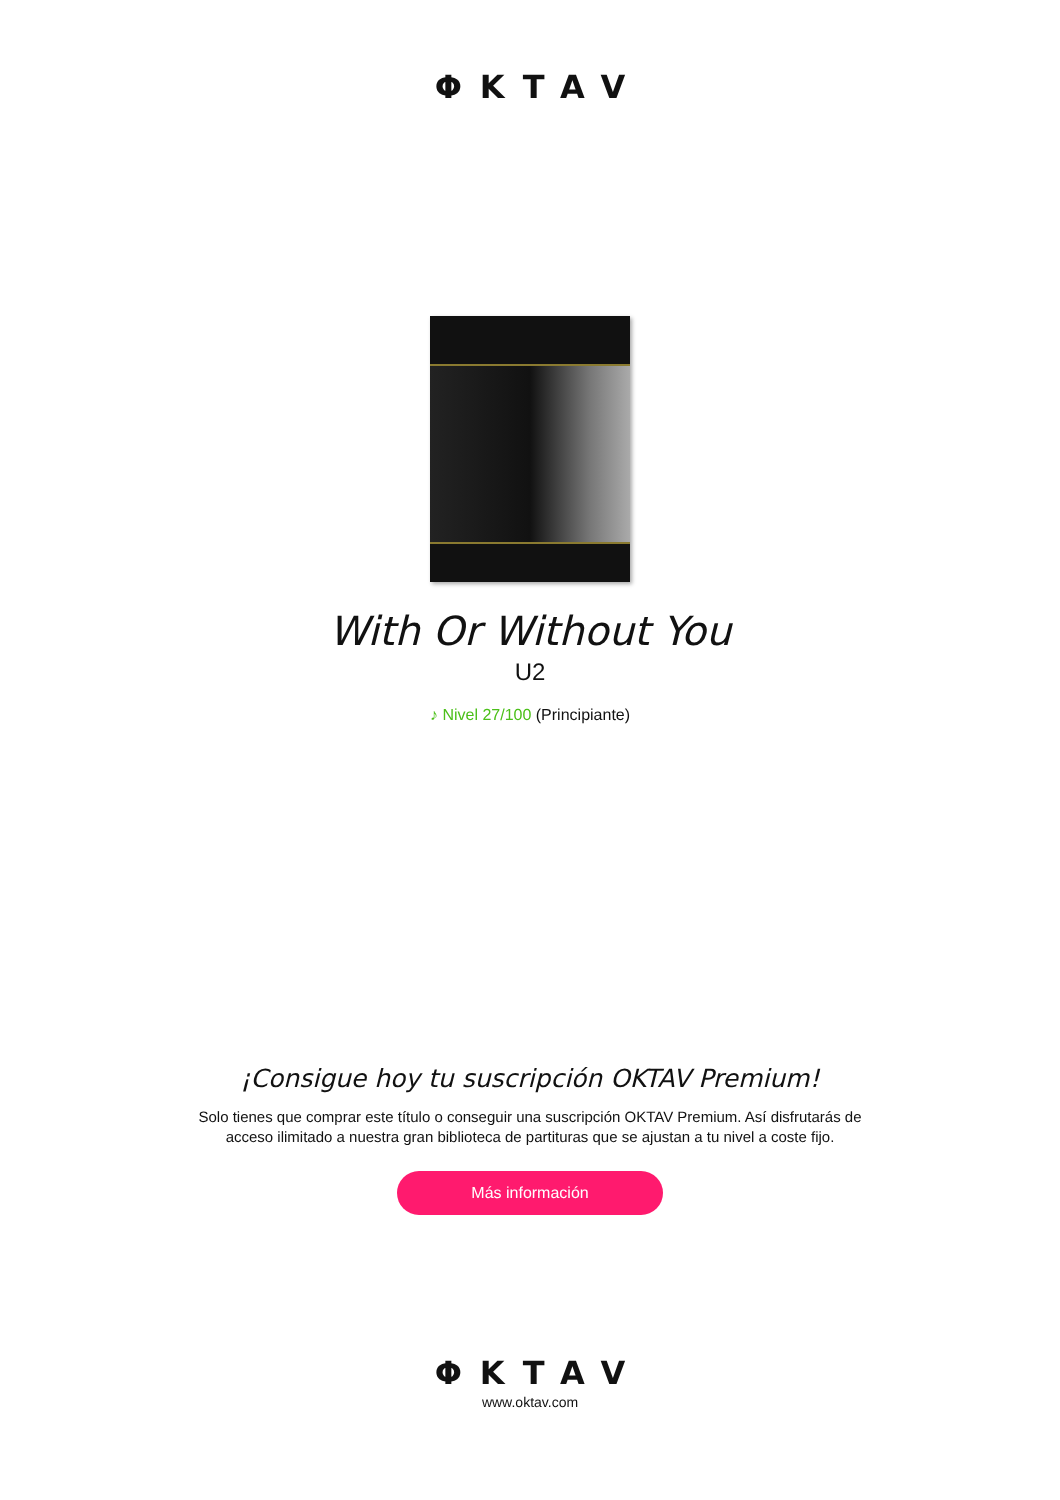ΦKTAV
With Or Without You
U2
♪ Nivel 27/100 (Principiante)
¡Consigue hoy tu suscripción OKTAV Premium!
Solo tienes que comprar este título o conseguir una suscripción OKTAV Premium. Así disfrutarás de acceso ilimitado a nuestra gran biblioteca de partituras que se ajustan a tu nivel a coste fijo.
Más información
ΦKTAV
www.oktav.com